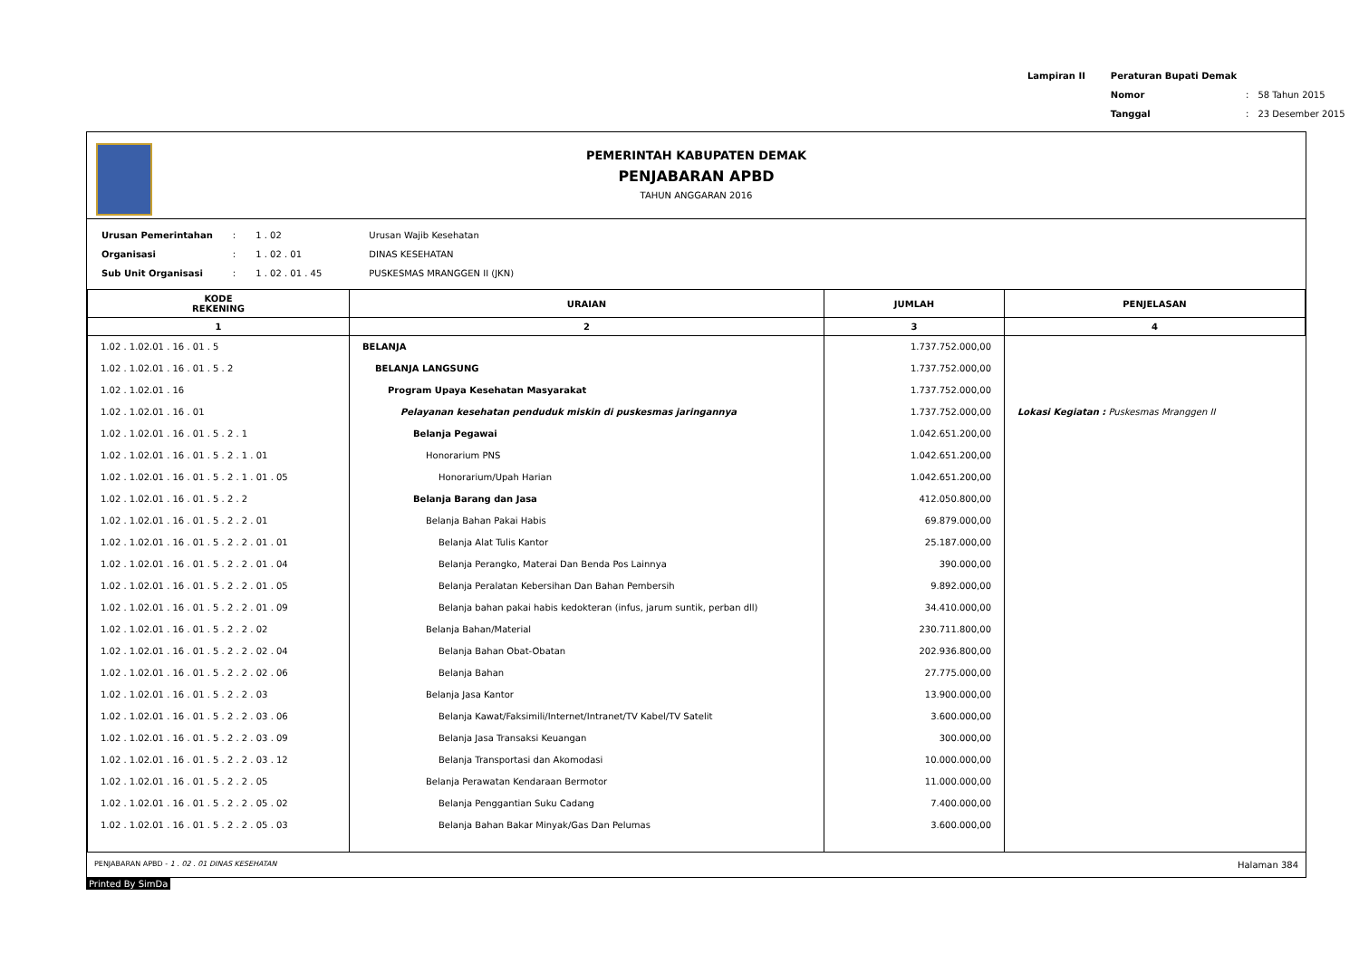| Lampiran II | Peraturan Bupati Demak | | |
| | Nomor | : | 58 Tahun 2015 |
| | Tanggal | : | 23 Desember 2015 |
PEMERINTAH KABUPATEN DEMAK
PENJABARAN APBD
TAHUN ANGGARAN 2016
| Urusan Pemerintahan | : | 1 . 02 | Urusan Wajib Kesehatan |
| Organisasi | : | 1 . 02 . 01 | DINAS KESEHATAN |
| Sub Unit Organisasi | : | 1 . 02 . 01 . 45 | PUSKESMAS MRANGGEN II (JKN) |
| KODE REKENING | URAIAN | JUMLAH | PENJELASAN |
| --- | --- | --- | --- |
| 1 | 2 | 3 | 4 |
| 1.02 . 1.02.01 . 16 . 01 . 5 | BELANJA | 1.737.752.000,00 | |
| 1.02 . 1.02.01 . 16 . 01 . 5 . 2 | BELANJA LANGSUNG | 1.737.752.000,00 | |
| 1.02 . 1.02.01 . 16 | Program Upaya Kesehatan Masyarakat | 1.737.752.000,00 | |
| 1.02 . 1.02.01 . 16 . 01 | Pelayanan kesehatan penduduk miskin di puskesmas jaringannya | 1.737.752.000,00 | Lokasi Kegiatan : Puskesmas Mranggen II |
| 1.02 . 1.02.01 . 16 . 01 . 5 . 2 . 1 | Belanja Pegawai | 1.042.651.200,00 | |
| 1.02 . 1.02.01 . 16 . 01 . 5 . 2 . 1 . 01 | Honorarium PNS | 1.042.651.200,00 | |
| 1.02 . 1.02.01 . 16 . 01 . 5 . 2 . 1 . 01 . 05 | Honorarium/Upah Harian | 1.042.651.200,00 | |
| 1.02 . 1.02.01 . 16 . 01 . 5 . 2 . 2 | Belanja Barang dan Jasa | 412.050.800,00 | |
| 1.02 . 1.02.01 . 16 . 01 . 5 . 2 . 2 . 01 | Belanja Bahan Pakai Habis | 69.879.000,00 | |
| 1.02 . 1.02.01 . 16 . 01 . 5 . 2 . 2 . 01 . 01 | Belanja Alat Tulis Kantor | 25.187.000,00 | |
| 1.02 . 1.02.01 . 16 . 01 . 5 . 2 . 2 . 01 . 04 | Belanja Perangko, Materai Dan Benda Pos Lainnya | 390.000,00 | |
| 1.02 . 1.02.01 . 16 . 01 . 5 . 2 . 2 . 01 . 05 | Belanja Peralatan Kebersihan Dan Bahan Pembersih | 9.892.000,00 | |
| 1.02 . 1.02.01 . 16 . 01 . 5 . 2 . 2 . 01 . 09 | Belanja bahan pakai habis kedokteran (infus, jarum suntik, perban dll) | 34.410.000,00 | |
| 1.02 . 1.02.01 . 16 . 01 . 5 . 2 . 2 . 02 | Belanja Bahan/Material | 230.711.800,00 | |
| 1.02 . 1.02.01 . 16 . 01 . 5 . 2 . 2 . 02 . 04 | Belanja Bahan Obat-Obatan | 202.936.800,00 | |
| 1.02 . 1.02.01 . 16 . 01 . 5 . 2 . 2 . 02 . 06 | Belanja Bahan | 27.775.000,00 | |
| 1.02 . 1.02.01 . 16 . 01 . 5 . 2 . 2 . 03 | Belanja Jasa Kantor | 13.900.000,00 | |
| 1.02 . 1.02.01 . 16 . 01 . 5 . 2 . 2 . 03 . 06 | Belanja Kawat/Faksimili/Internet/Intranet/TV Kabel/TV Satelit | 3.600.000,00 | |
| 1.02 . 1.02.01 . 16 . 01 . 5 . 2 . 2 . 03 . 09 | Belanja Jasa Transaksi Keuangan | 300.000,00 | |
| 1.02 . 1.02.01 . 16 . 01 . 5 . 2 . 2 . 03 . 12 | Belanja Transportasi dan Akomodasi | 10.000.000,00 | |
| 1.02 . 1.02.01 . 16 . 01 . 5 . 2 . 2 . 05 | Belanja Perawatan Kendaraan Bermotor | 11.000.000,00 | |
| 1.02 . 1.02.01 . 16 . 01 . 5 . 2 . 2 . 05 . 02 | Belanja Penggantian Suku Cadang | 7.400.000,00 | |
| 1.02 . 1.02.01 . 16 . 01 . 5 . 2 . 2 . 05 . 03 | Belanja Bahan Bakar Minyak/Gas Dan Pelumas | 3.600.000,00 | |
PENJABARAN APBD - 1 . 02 . 01 DINAS KESEHATAN Halaman 384
Printed By SimDa